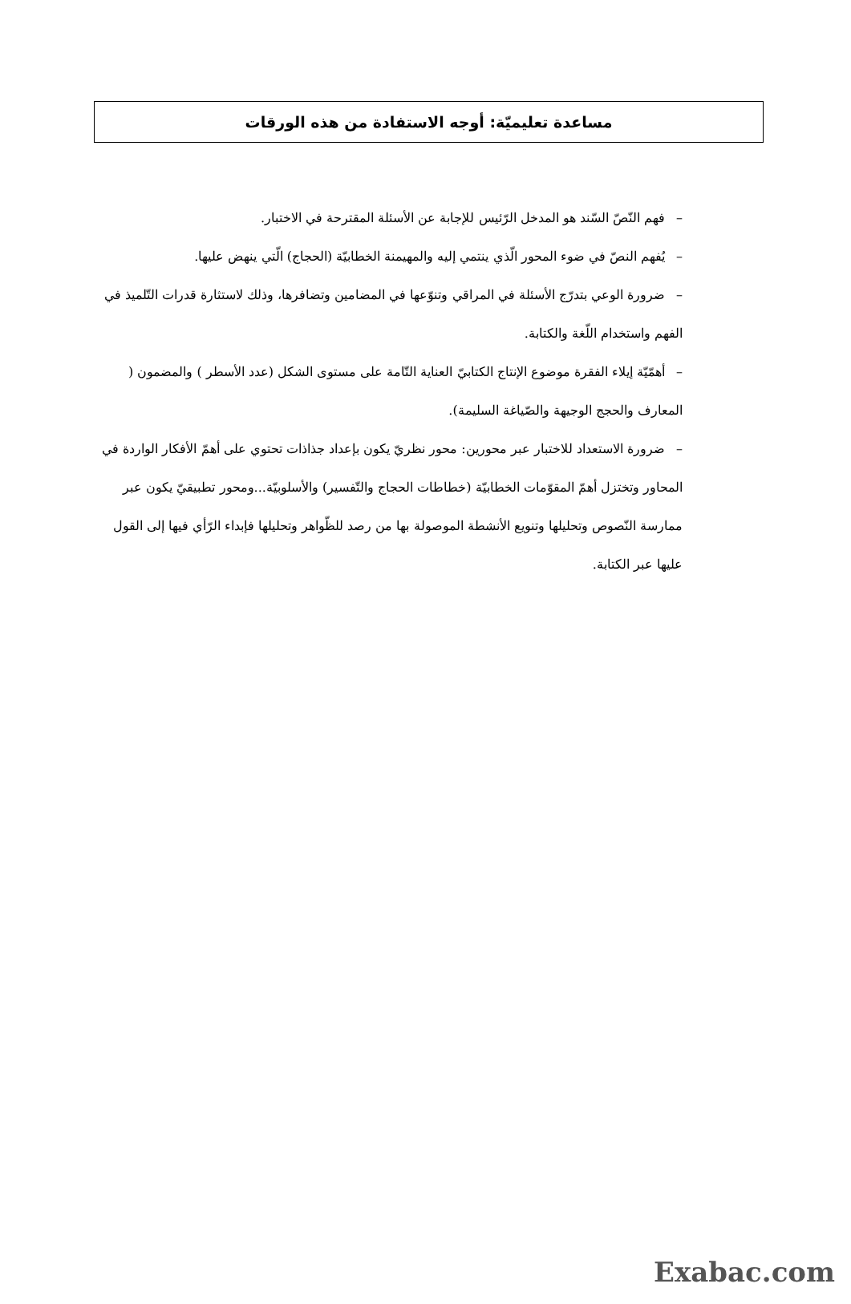مساعدة تعليميّة: أوجه الاستفادة من هذه الورقات
–فهم النّصّ السّند هو المدخل الرّئيس للإجابة عن الأسئلة المقترحة في الاختبار.
–يُفهم النصّ في ضوء المحور الّذي ينتمي إليه والمهيمنة الخطابيّة (الحجاج) الّتي ينهض عليها.
–ضرورة الوعي بتدرّج الأسئلة في المراقي وتنوّعها في المضامين وتضافرها، وذلك لاستثارة قدرات التّلميذ في الفهم واستخدام اللّغة والكتابة.
–أهمّيّة إيلاء الفقرة موضوع الإنتاج الكتابيّ العناية التّامة على مستوى الشكل (عدد الأسطر ) والمضمون ( المعارف والحجج الوجيهة والصّياغة السليمة).
–ضرورة الاستعداد للاختبار عبر محورين: محور نظريّ يكون بإعداد جذاذات تحتوي على أهمّ الأفكار الواردة في المحاور وتختزل أهمّ المقوّمات الخطابيّة (خطاطات الحجاج والتّفسير) والأسلوبيّة...ومحور تطبيقيّ يكون عبر ممارسة النّصوص وتحليلها وتنويع الأنشطة الموصولة بها من رصد للظّواهر وتحليلها فإبداء الرّأي فيها إلى القول عليها عبر الكتابة.
Exabac.com